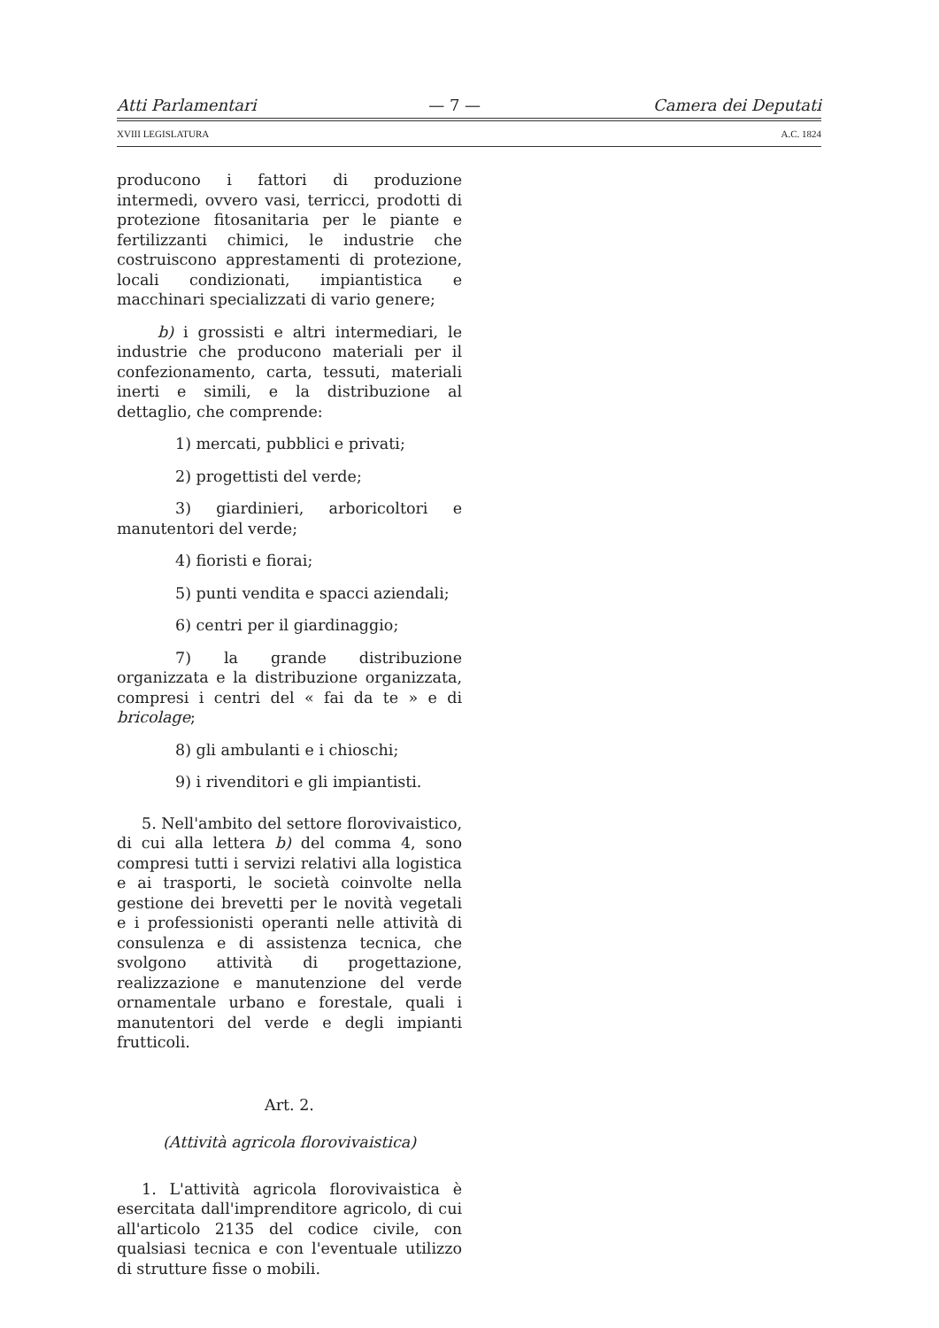Atti Parlamentari — 7 — Camera dei Deputati
XVIII LEGISLATURA A.C. 1824
producono i fattori di produzione intermedi, ovvero vasi, terricci, prodotti di protezione fitosanitaria per le piante e fertilizzanti chimici, le industrie che costruiscono apprestamenti di protezione, locali condizionati, impiantistica e macchinari specializzati di vario genere;
b) i grossisti e altri intermediari, le industrie che producono materiali per il confezionamento, carta, tessuti, materiali inerti e simili, e la distribuzione al dettaglio, che comprende:
1) mercati, pubblici e privati;
2) progettisti del verde;
3) giardinieri, arboricoltori e manutentori del verde;
4) fioristi e fiorai;
5) punti vendita e spacci aziendali;
6) centri per il giardinaggio;
7) la grande distribuzione organizzata e la distribuzione organizzata, compresi i centri del « fai da te » e di bricolage;
8) gli ambulanti e i chioschi;
9) i rivenditori e gli impiantisti.
5. Nell'ambito del settore florovivaistico, di cui alla lettera b) del comma 4, sono compresi tutti i servizi relativi alla logistica e ai trasporti, le società coinvolte nella gestione dei brevetti per le novità vegetali e i professionisti operanti nelle attività di consulenza e di assistenza tecnica, che svolgono attività di progettazione, realizzazione e manutenzione del verde ornamentale urbano e forestale, quali i manutentori del verde e degli impianti frutticoli.
Art. 2.
(Attività agricola florovivaistica)
1. L'attività agricola florovivaistica è esercitata dall'imprenditore agricolo, di cui all'articolo 2135 del codice civile, con qualsiasi tecnica e con l'eventuale utilizzo di strutture fisse o mobili.